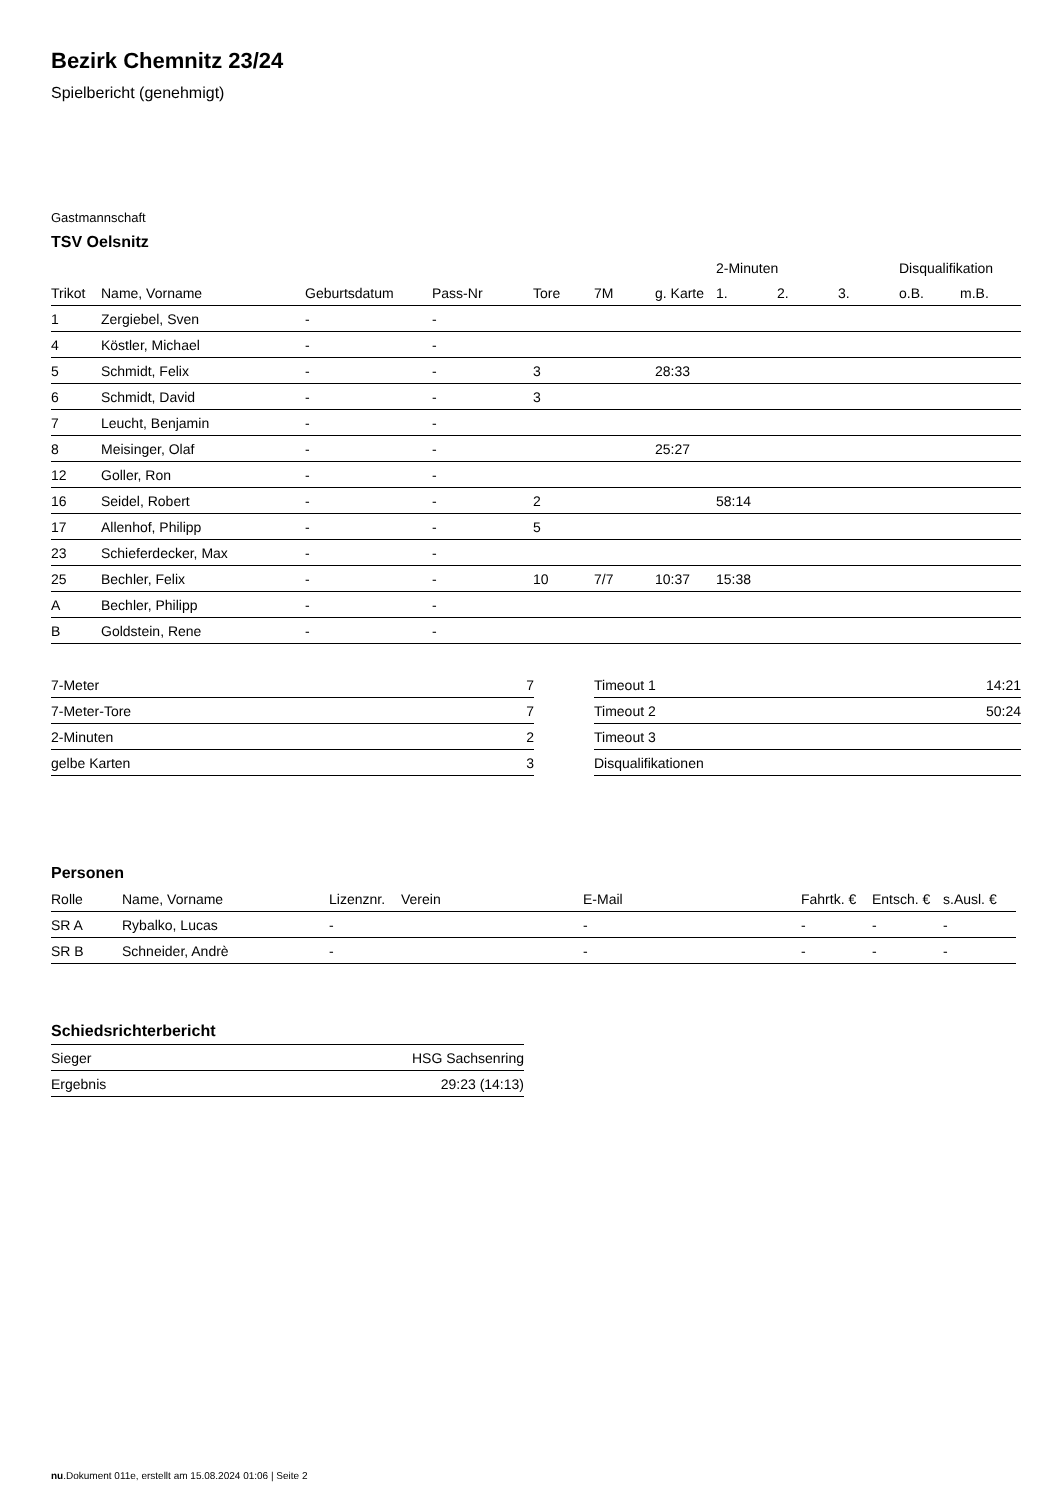Bezirk Chemnitz 23/24
Spielbericht (genehmigt)
Gastmannschaft
TSV Oelsnitz
| | | | | | | | 2-Minuten | | | Disqualifikation | |
| --- | --- | --- | --- | --- | --- | --- | --- | --- | --- | --- | --- |
| Trikot | Name, Vorname | Geburtsdatum | Pass-Nr | Tore | 7M | g. Karte | 1. | 2. | 3. | o.B. | m.B. |
| 1 | Zergiebel, Sven | - | - | | | | | | | | |
| 4 | Köstler, Michael | - | - | | | | | | | | |
| 5 | Schmidt, Felix | - | - | 3 | | 28:33 | | | | | |
| 6 | Schmidt, David | - | - | 3 | | | | | | | |
| 7 | Leucht, Benjamin | - | - | | | | | | | | |
| 8 | Meisinger, Olaf | - | - | | | 25:27 | | | | | |
| 12 | Goller, Ron | - | - | | | | | | | | |
| 16 | Seidel, Robert | - | - | 2 | | | 58:14 | | | | |
| 17 | Allenhof, Philipp | - | - | 5 | | | | | | | |
| 23 | Schieferdecker, Max | - | - | | | | | | | | |
| 25 | Bechler, Felix | - | - | 10 | 7/7 | 10:37 | 15:38 | | | | |
| A | Bechler, Philipp | - | - | | | | | | | | |
| B | Goldstein, Rene | - | - | | | | | | | | |
| 7-Meter | 7 |
| 7-Meter-Tore | 7 |
| 2-Minuten | 2 |
| gelbe Karten | 3 |
| Timeout 1 | 14:21 |
| Timeout 2 | 50:24 |
| Timeout 3 | |
| Disqualifikationen | |
Personen
| Rolle | Name, Vorname | Lizenznr. | Verein | E-Mail | Fahrtk. € | Entsch. € | s.Ausl. € |
| --- | --- | --- | --- | --- | --- | --- | --- |
| SR A | Rybalko, Lucas | - | | - | - | - | - |
| SR B | Schneider, Andrè | - | | - | - | - | - |
Schiedsrichterbericht
| Sieger | HSG Sachsenring |
| Ergebnis | 29:23 (14:13) |
nu.Dokument 011e, erstellt am 15.08.2024 01:06 | Seite 2